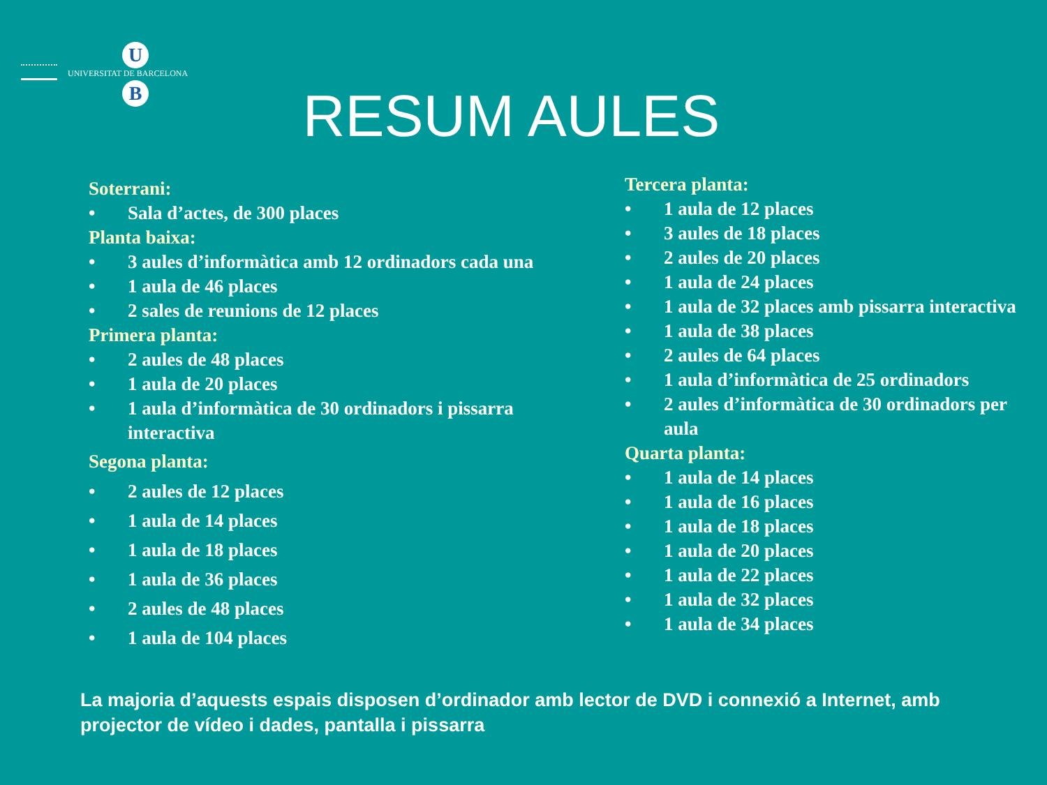U
UNIVERSITAT DE BARCELONA
B
RESUM AULES
Soterrani:
• Sala d’actes, de 300 places
Planta baixa:
• 3 aules d’informàtica amb 12 ordinadors cada una
• 1 aula de 46 places
• 2 sales de reunions de 12 places
Primera planta:
• 2 aules de 48 places
• 1 aula de 20 places
• 1 aula d’informàtica de 30 ordinadors i pissarra interactiva
Segona planta:
• 2 aules de 12 places
• 1 aula de 14 places
• 1 aula de 18 places
• 1 aula de 36 places
• 2 aules de 48 places
• 1 aula de 104 places
Tercera planta:
• 1 aula de 12 places
• 3 aules de 18 places
• 2 aules de 20 places
• 1 aula de 24 places
• 1 aula de 32 places amb pissarra interactiva
• 1 aula de 38 places
• 2 aules de 64 places
• 1 aula d’informàtica de 25 ordinadors
• 2 aules d’informàtica de 30 ordinadors per aula
Quarta planta:
• 1 aula de 14 places
• 1 aula de 16 places
• 1 aula de 18 places
• 1 aula de 20 places
• 1 aula de 22 places
• 1 aula de 32 places
• 1 aula de 34 places
La majoria d’aquests espais disposen d’ordinador amb lector de DVD i connexió a Internet, amb projector de vídeo i dades, pantalla i pissarra